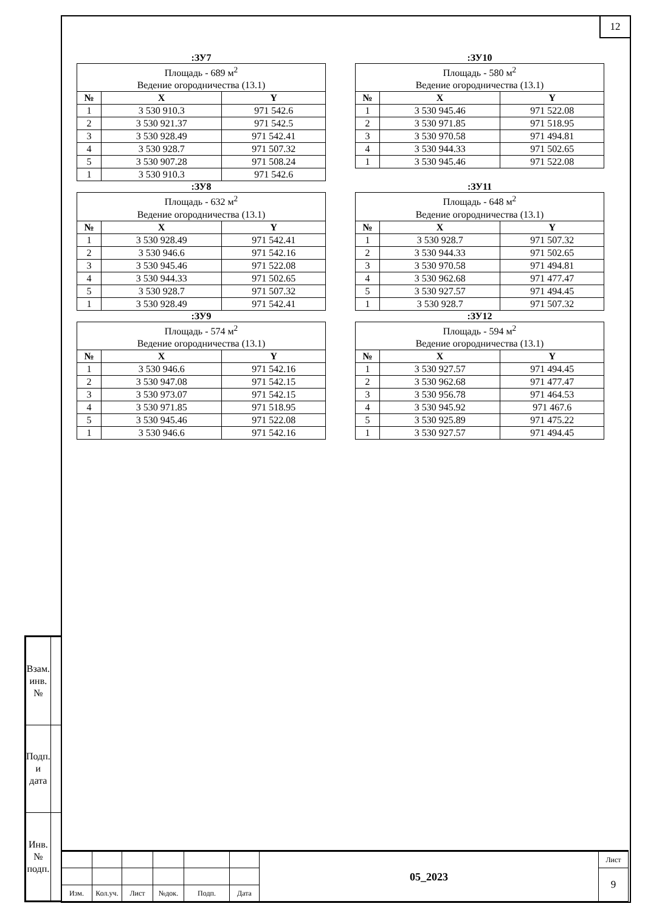12
:ЗУ7
| Площадь - 689 м<sup>2</sup> Ведение огородничества (13.1) | | |
| № | X | Y |
| 1 | 3 530 910.3 | 971 542.6 |
| 2 | 3 530 921.37 | 971 542.5 |
| 3 | 3 530 928.49 | 971 542.41 |
| 4 | 3 530 928.7 | 971 507.32 |
| 5 | 3 530 907.28 | 971 508.24 |
| 1 | 3 530 910.3 | 971 542.6 |
:ЗУ10
| Площадь - 580 м<sup>2</sup> Ведение огородничества (13.1) | | |
| № | X | Y |
| 1 | 3 530 945.46 | 971 522.08 |
| 2 | 3 530 971.85 | 971 518.95 |
| 3 | 3 530 970.58 | 971 494.81 |
| 4 | 3 530 944.33 | 971 502.65 |
| 1 | 3 530 945.46 | 971 522.08 |
:ЗУ8
| Площадь - 632 м<sup>2</sup> Ведение огородничества (13.1) | | |
| № | X | Y |
| 1 | 3 530 928.49 | 971 542.41 |
| 2 | 3 530 946.6 | 971 542.16 |
| 3 | 3 530 945.46 | 971 522.08 |
| 4 | 3 530 944.33 | 971 502.65 |
| 5 | 3 530 928.7 | 971 507.32 |
| 1 | 3 530 928.49 | 971 542.41 |
:ЗУ11
| Площадь - 648 м<sup>2</sup> Ведение огородничества (13.1) | | |
| № | X | Y |
| 1 | 3 530 928.7 | 971 507.32 |
| 2 | 3 530 944.33 | 971 502.65 |
| 3 | 3 530 970.58 | 971 494.81 |
| 4 | 3 530 962.68 | 971 477.47 |
| 5 | 3 530 927.57 | 971 494.45 |
| 1 | 3 530 928.7 | 971 507.32 |
:ЗУ9
| Площадь - 574 м<sup>2</sup> Ведение огородничества (13.1) | | |
| № | X | Y |
| 1 | 3 530 946.6 | 971 542.16 |
| 2 | 3 530 947.08 | 971 542.15 |
| 3 | 3 530 973.07 | 971 542.15 |
| 4 | 3 530 971.85 | 971 518.95 |
| 5 | 3 530 945.46 | 971 522.08 |
| 1 | 3 530 946.6 | 971 542.16 |
:ЗУ12
| Площадь - 594 м<sup>2</sup> Ведение огородничества (13.1) | | |
| № | X | Y |
| 1 | 3 530 927.57 | 971 494.45 |
| 2 | 3 530 962.68 | 971 477.47 |
| 3 | 3 530 956.78 | 971 464.53 |
| 4 | 3 530 945.92 | 971 467.6 |
| 5 | 3 530 925.89 | 971 475.22 |
| 1 | 3 530 927.57 | 971 494.45 |
| Взам. инв. № | |
| Подп. и дата | |
| Инв. № подп. | |
| | | | | | | 05_2023 | Лист |
| | | | | | | | 9 |
| Изм. | Кол.уч. | Лист | №док. | Подп. | Дата | | |